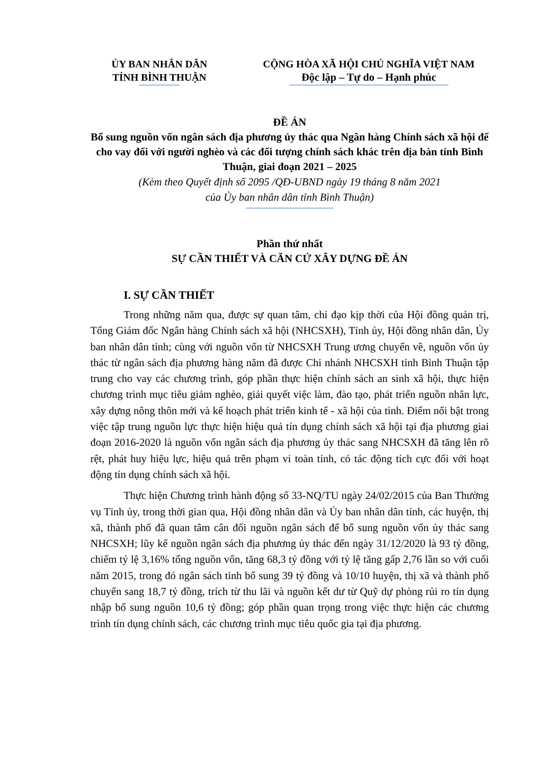ỦY BAN NHÂN DÂN
TỈNH BÌNH THUẬN
CỘNG HÒA XÃ HỘI CHỦ NGHĨA VIỆT NAM
Độc lập – Tự do – Hạnh phúc
ĐỀ ÁN
Bổ sung nguồn vốn ngân sách địa phương ủy thác qua Ngân hàng Chính sách xã hội để cho vay đối với người nghèo và các đối tượng chính sách khác trên địa bàn tỉnh Bình Thuận, giai đoạn 2021 – 2025
(Kèm theo Quyết định số 2095 /QĐ-UBND ngày 19 tháng 8 năm 2021
của Ủy ban nhân dân tỉnh Bình Thuận)
Phần thứ nhất
SỰ CẦN THIẾT VÀ CĂN CỨ XÂY DỰNG ĐỀ ÁN
I. SỰ CẦN THIẾT
Trong những năm qua, được sự quan tâm, chỉ đạo kịp thời của Hội đồng quản trị, Tổng Giám đốc Ngân hàng Chính sách xã hội (NHCSXH), Tỉnh ủy, Hội đồng nhân dân, Ủy ban nhân dân tỉnh; cùng với nguồn vốn từ NHCSXH Trung ương chuyển về, nguồn vốn ủy thác từ ngân sách địa phương hàng năm đã được Chi nhánh NHCSXH tỉnh Bình Thuận tập trung cho vay các chương trình, góp phần thực hiện chính sách an sinh xã hội, thực hiện chương trình mục tiêu giảm nghèo, giải quyết việc làm, đào tạo, phát triển nguồn nhân lực, xây dựng nông thôn mới và kế hoạch phát triển kinh tế - xã hội của tỉnh. Điểm nổi bật trong việc tập trung nguồn lực thực hiện hiệu quả tín dụng chính sách xã hội tại địa phương giai đoạn 2016-2020 là nguồn vốn ngân sách địa phương ủy thác sang NHCSXH đã tăng lên rõ rệt, phát huy hiệu lực, hiệu quả trên phạm vi toàn tỉnh, có tác động tích cực đối với hoạt động tín dụng chính sách xã hội.
Thực hiện Chương trình hành động số 33-NQ/TU ngày 24/02/2015 của Ban Thường vụ Tỉnh ủy, trong thời gian qua, Hội đồng nhân dân và Ủy ban nhân dân tỉnh, các huyện, thị xã, thành phố đã quan tâm cân đối nguồn ngân sách để bổ sung nguồn vốn ủy thác sang NHCSXH; lũy kế nguồn ngân sách địa phương ủy thác đến ngày 31/12/2020 là 93 tỷ đồng, chiếm tỷ lệ 3,16% tổng nguồn vốn, tăng 68,3 tỷ đồng với tỷ lệ tăng gấp 2,76 lần so với cuối năm 2015, trong đó ngân sách tỉnh bổ sung 39 tỷ đồng và 10/10 huyện, thị xã và thành phố chuyển sang 18,7 tỷ đồng, trích từ thu lãi và nguồn kết dư từ Quỹ dự phòng rủi ro tín dụng nhập bổ sung nguồn 10,6 tỷ đồng; góp phần quan trọng trong việc thực hiện các chương trình tín dụng chính sách, các chương trình mục tiêu quốc gia tại địa phương.